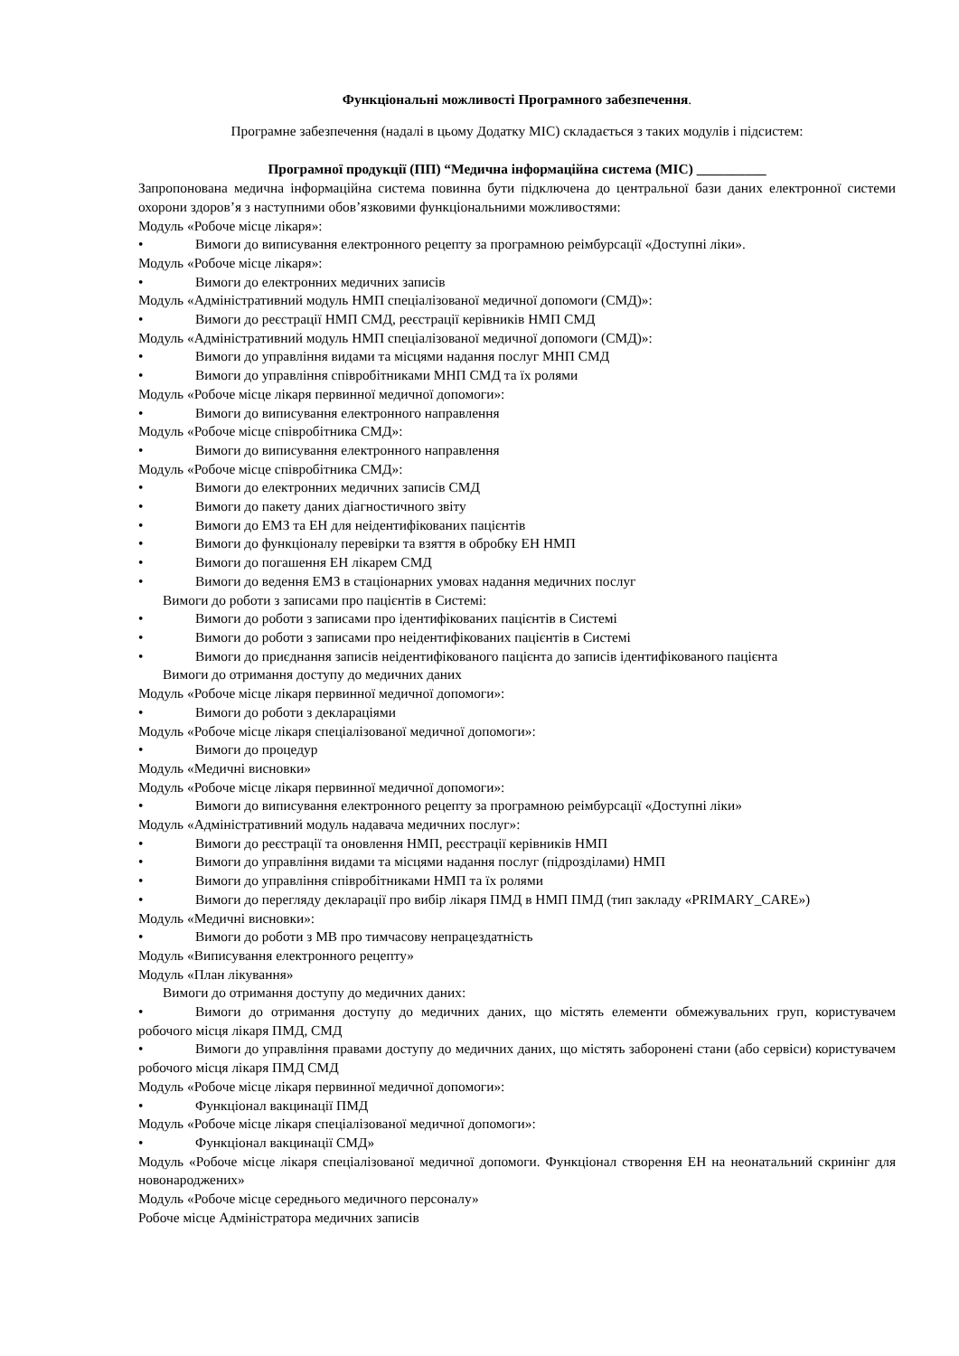Функціональні можливості Програмного забезпечення.
Програмне забезпечення (надалі в цьому Додатку МІС) складається з таких модулів і підсистем:
Програмної продукції (ПП) “Медична інформаційна система (МІС) __________
Запропонована медична інформаційна система повинна бути підключена до центральної бази даних електронної системи охорони здоров’я з наступними обов’язковими функціональними можливостями:
Модуль «Робоче місце лікаря»:
• Вимоги до виписування електронного рецепту за програмною реімбурсації «Доступні ліки».
Модуль «Робоче місце лікаря»:
• Вимоги до електронних медичних записів
Модуль «Адміністративний модуль НМП спеціалізованої медичної допомоги (СМД)»:
• Вимоги до реєстрації НМП СМД, реєстрації керівників НМП СМД
Модуль «Адміністративний модуль НМП спеціалізованої медичної допомоги (СМД)»:
• Вимоги до управління видами та місцями надання послуг МНП СМД
• Вимоги до управління співробітниками МНП СМД та їх ролями
Модуль «Робоче місце лікаря первинної медичної допомоги»:
• Вимоги до виписування електронного направлення
Модуль «Робоче місце співробітника СМД»:
• Вимоги до виписування електронного направлення
Модуль «Робоче місце співробітника СМД»:
• Вимоги до електронних медичних записів СМД
• Вимоги до пакету даних діагностичного звіту
• Вимоги до ЕМЗ та ЕН для неідентифікованих пацієнтів
• Вимоги до функціоналу перевірки та взяття в обробку ЕН НМП
• Вимоги до погашення ЕН лікарем СМД
• Вимоги до ведення ЕМЗ в стаціонарних умовах надання медичних послуг
Вимоги до роботи з записами про пацієнтів в Системі:
• Вимоги до роботи з записами про ідентифікованих пацієнтів в Системі
• Вимоги до роботи з записами про неідентифікованих пацієнтів в Системі
• Вимоги до приєднання записів неідентифікованого пацієнта до записів ідентифікованого пацієнта
Вимоги до отримання доступу до медичних даних
Модуль «Робоче місце лікаря первинної медичної допомоги»:
• Вимоги до роботи з деклараціями
Модуль «Робоче місце лікаря спеціалізованої медичної допомоги»:
• Вимоги до процедур
Модуль «Медичні висновки»
Модуль «Робоче місце лікаря первинної медичної допомоги»:
• Вимоги до виписування електронного рецепту за програмною реімбурсації «Доступні ліки»
Модуль «Адміністративний модуль надавача медичних послуг»:
• Вимоги до реєстрації та оновлення НМП, реєстрації керівників НМП
• Вимоги до управління видами та місцями надання послуг (підрозділами) НМП
• Вимоги до управління співробітниками НМП та їх ролями
• Вимоги до перегляду декларації про вибір лікаря ПМД в НМП ПМД (тип закладу «PRIMARY_CARE»)
Модуль «Медичні висновки»:
• Вимоги до роботи з МВ про тимчасову непрацездатність
Модуль «Виписування електронного рецепту»
Модуль «План лікування»
Вимоги до отримання доступу до медичних даних:
• Вимоги до отримання доступу до медичних даних, що містять елементи обмежувальних груп, користувачем робочого місця лікаря ПМД, СМД
• Вимоги до управління правами доступу до медичних даних, що містять заборонені стани (або сервіси) користувачем робочого місця лікаря ПМД СМД
Модуль «Робоче місце лікаря первинної медичної допомоги»:
• Функціонал вакцинації ПМД
Модуль «Робоче місце лікаря спеціалізованої медичної допомоги»:
• Функціонал вакцинації СМД»
Модуль «Робоче місце лікаря спеціалізованої медичної допомоги. Функціонал створення ЕН на неонатальний скринінг для новонароджених»
Модуль «Робоче місце середнього медичного персоналу»
Робоче місце Адміністратора медичних записів